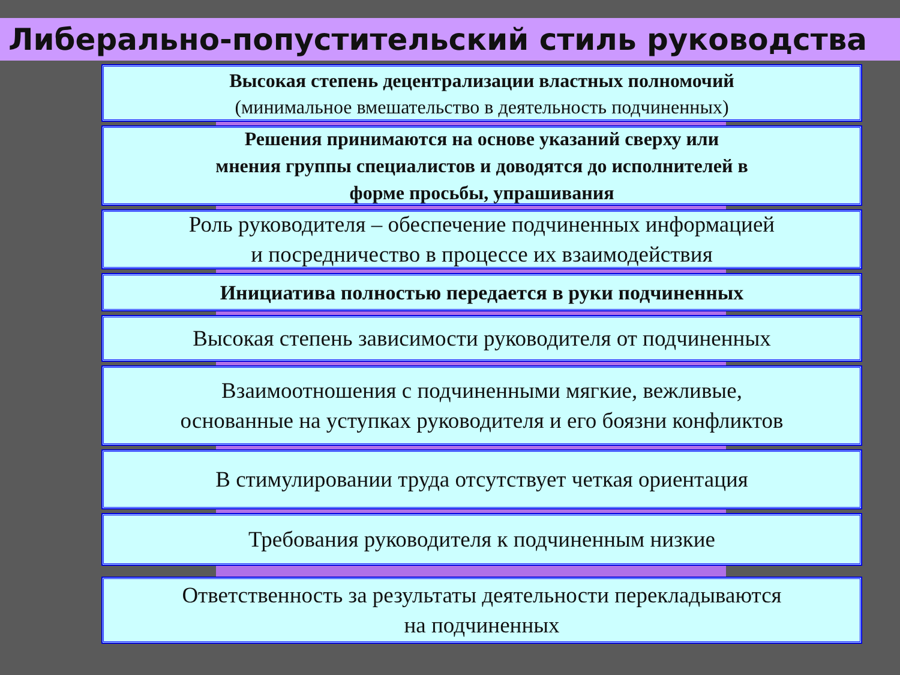Либерально-попустительский стиль руководства
Высокая степень децентрализации властных полномочий
(минимальное вмешательство в деятельность подчиненных)
Решения принимаются на основе указаний сверху или
мнения группы специалистов и доводятся до исполнителей в
форме просьбы, упрашивания
Роль руководителя – обеспечение подчиненных информацией
и посредничество в процессе их взаимодействия
Инициатива полностью передается в руки подчиненных
Высокая степень зависимости руководителя от подчиненных
Взаимоотношения с подчиненными мягкие, вежливые,
основанные на уступках руководителя и его боязни конфликтов
В стимулировании труда отсутствует четкая ориентация
Требования руководителя к подчиненным низкие
Ответственность за результаты деятельности перекладываются
на подчиненных